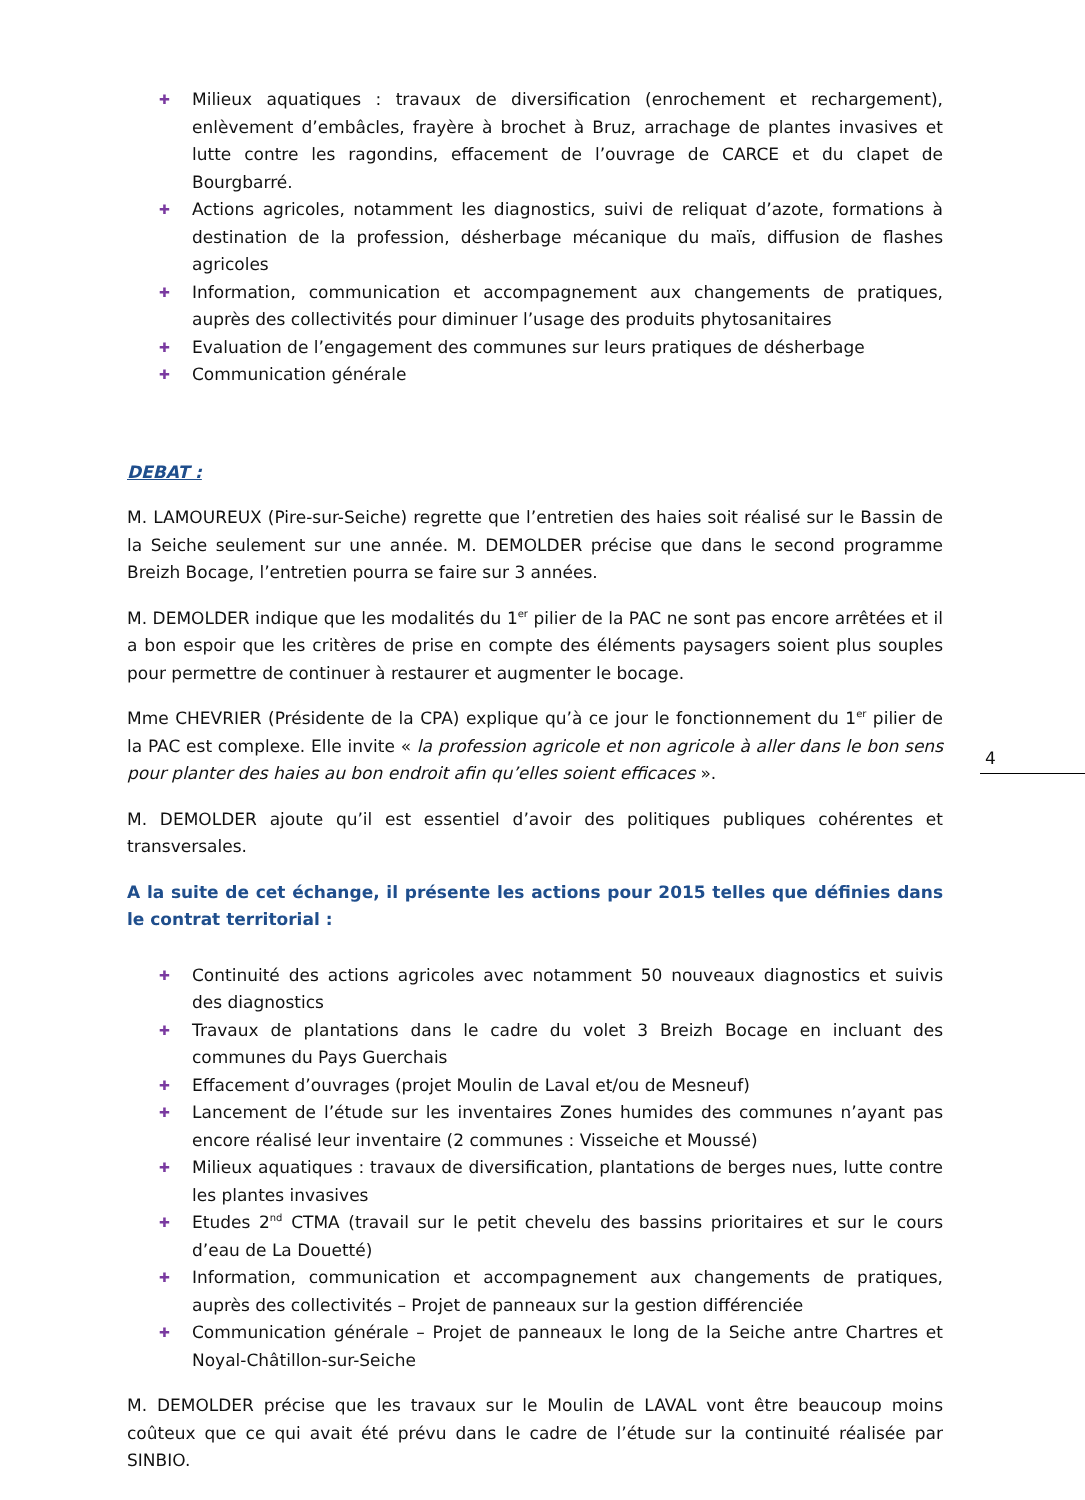✚ Milieux aquatiques : travaux de diversification (enrochement et rechargement), enlèvement d’embâcles, frayère à brochet à Bruz, arrachage de plantes invasives et lutte contre les ragondins, effacement de l’ouvrage de CARCE et du clapet de Bourgbarré.
✚ Actions agricoles, notamment les diagnostics, suivi de reliquat d’azote, formations à destination de la profession, désherbage mécanique du maïs, diffusion de flashes agricoles
✚ Information, communication et accompagnement aux changements de pratiques, auprès des collectivités pour diminuer l’usage des produits phytosanitaires
✚ Evaluation de l’engagement des communes sur leurs pratiques de désherbage
✚ Communication générale
DEBAT :
M. LAMOUREUX (Pire-sur-Seiche) regrette que l’entretien des haies soit réalisé sur le Bassin de la Seiche seulement sur une année. M. DEMOLDER précise que dans le second programme Breizh Bocage, l’entretien pourra se faire sur 3 années.
M. DEMOLDER indique que les modalités du 1<sup>er</sup> pilier de la PAC ne sont pas encore arrêtées et il a bon espoir que les critères de prise en compte des éléments paysagers soient plus souples pour permettre de continuer à restaurer et augmenter le bocage.
Mme CHEVRIER (Présidente de la CPA) explique qu’à ce jour le fonctionnement du 1<sup>er</sup> pilier de la PAC est complexe. Elle invite « la profession agricole et non agricole à aller dans le bon sens pour planter des haies au bon endroit afin qu’elles soient efficaces ».
M. DEMOLDER ajoute qu’il est essentiel d’avoir des politiques publiques cohérentes et transversales.
A la suite de cet échange, il présente les actions pour 2015 telles que définies dans le contrat territorial :
✚ Continuité des actions agricoles avec notamment 50 nouveaux diagnostics et suivis des diagnostics
✚ Travaux de plantations dans le cadre du volet 3 Breizh Bocage en incluant des communes du Pays Guerchais
✚ Effacement d’ouvrages (projet Moulin de Laval et/ou de Mesneuf)
✚ Lancement de l’étude sur les inventaires Zones humides des communes n’ayant pas encore réalisé leur inventaire (2 communes : Visseiche et Moussé)
✚ Milieux aquatiques : travaux de diversification, plantations de berges nues, lutte contre les plantes invasives
✚ Etudes 2<sup>nd</sup> CTMA (travail sur le petit chevelu des bassins prioritaires et sur le cours d’eau de La Douetté)
✚ Information, communication et accompagnement aux changements de pratiques, auprès des collectivités – Projet de panneaux sur la gestion différenciée
✚ Communication générale – Projet de panneaux le long de la Seiche antre Chartres et Noyal-Châtillon-sur-Seiche
M. DEMOLDER précise que les travaux sur le Moulin de LAVAL vont être beaucoup moins coûteux que ce qui avait été prévu dans le cadre de l’étude sur la continuité réalisée par SINBIO.
4